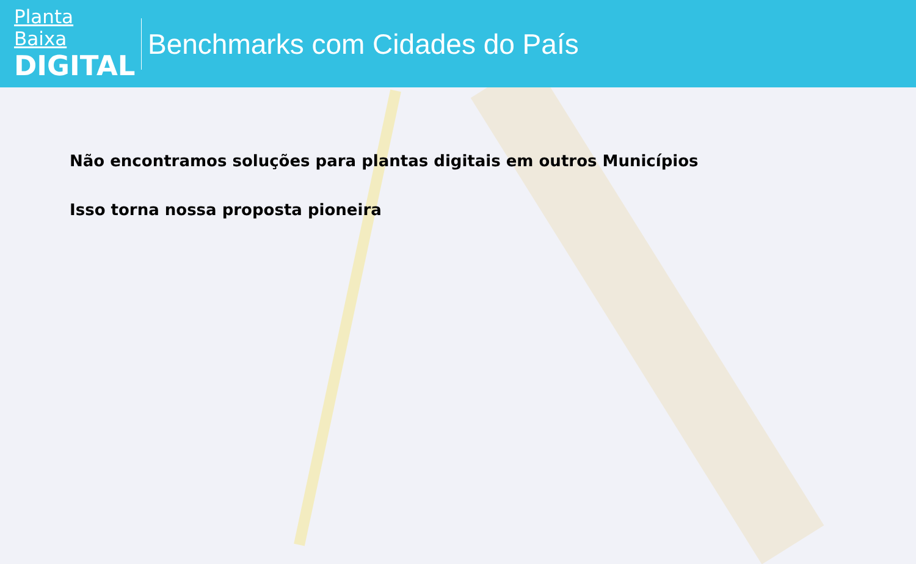Planta Baixa
DIGITAL
Benchmarks com Cidades do País
Não encontramos soluções para plantas digitais em outros Municípios
Isso torna nossa proposta pioneira